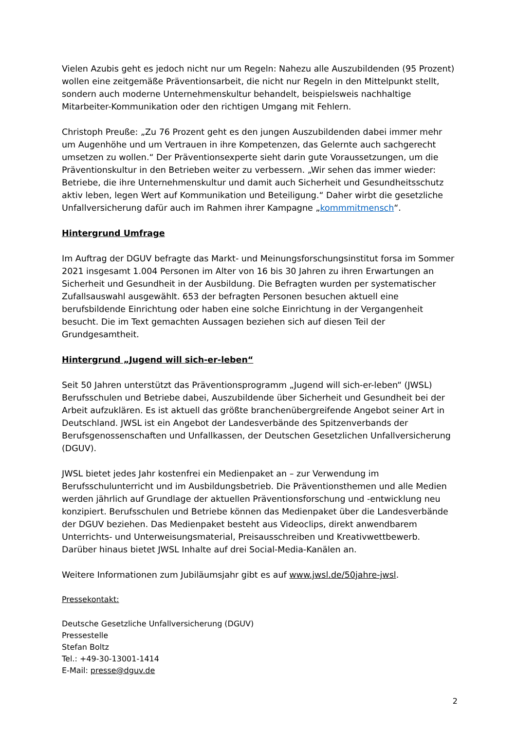Vielen Azubis geht es jedoch nicht nur um Regeln: Nahezu alle Auszubildenden (95 Prozent) wollen eine zeitgemäße Präventionsarbeit, die nicht nur Regeln in den Mittelpunkt stellt, sondern auch moderne Unternehmenskultur behandelt, beispielsweis nachhaltige Mitarbeiter-Kommunikation oder den richtigen Umgang mit Fehlern.
Christoph Preuße: „Zu 76 Prozent geht es den jungen Auszubildenden dabei immer mehr um Augenhöhe und um Vertrauen in ihre Kompetenzen, das Gelernte auch sachgerecht umsetzen zu wollen.“ Der Präventionsexperte sieht darin gute Voraussetzungen, um die Präventionskultur in den Betrieben weiter zu verbessern. „Wir sehen das immer wieder: Betriebe, die ihre Unternehmenskultur und damit auch Sicherheit und Gesundheitsschutz aktiv leben, legen Wert auf Kommunikation und Beteiligung.“ Daher wirbt die gesetzliche Unfallversicherung dafür auch im Rahmen ihrer Kampagne „kommmitmensch“.
Hintergrund Umfrage
Im Auftrag der DGUV befragte das Markt- und Meinungsforschungsinstitut forsa im Sommer 2021 insgesamt 1.004 Personen im Alter von 16 bis 30 Jahren zu ihren Erwartungen an Sicherheit und Gesundheit in der Ausbildung. Die Befragten wurden per systematischer Zufallsauswahl ausgewählt. 653 der befragten Personen besuchen aktuell eine berufsbildende Einrichtung oder haben eine solche Einrichtung in der Vergangenheit besucht. Die im Text gemachten Aussagen beziehen sich auf diesen Teil der Grundgesamtheit.
Hintergrund „Jugend will sich-er-leben“
Seit 50 Jahren unterstützt das Präventionsprogramm „Jugend will sich-er-leben“ (JWSL) Berufsschulen und Betriebe dabei, Auszubildende über Sicherheit und Gesundheit bei der Arbeit aufzuklären. Es ist aktuell das größte branchenübergreifende Angebot seiner Art in Deutschland. JWSL ist ein Angebot der Landesverbände des Spitzenverbands der Berufsgenossenschaften und Unfallkassen, der Deutschen Gesetzlichen Unfallversicherung (DGUV).
JWSL bietet jedes Jahr kostenfrei ein Medienpaket an – zur Verwendung im Berufsschulunterricht und im Ausbildungsbetrieb. Die Präventionsthemen und alle Medien werden jährlich auf Grundlage der aktuellen Präventionsforschung und -entwicklung neu konzipiert. Berufsschulen und Betriebe können das Medienpaket über die Landesverbände der DGUV beziehen. Das Medienpaket besteht aus Videoclips, direkt anwendbarem Unterrichts- und Unterweisungsmaterial, Preisausschreiben und Kreativwettbewerb. Darüber hinaus bietet JWSL Inhalte auf drei Social-Media-Kanälen an.
Weitere Informationen zum Jubiläumsjahr gibt es auf www.jwsl.de/50jahre-jwsl.
Pressekontakt:
Deutsche Gesetzliche Unfallversicherung (DGUV)
Pressestelle
Stefan Boltz
Tel.: +49-30-13001-1414
E-Mail: presse@dguv.de
2